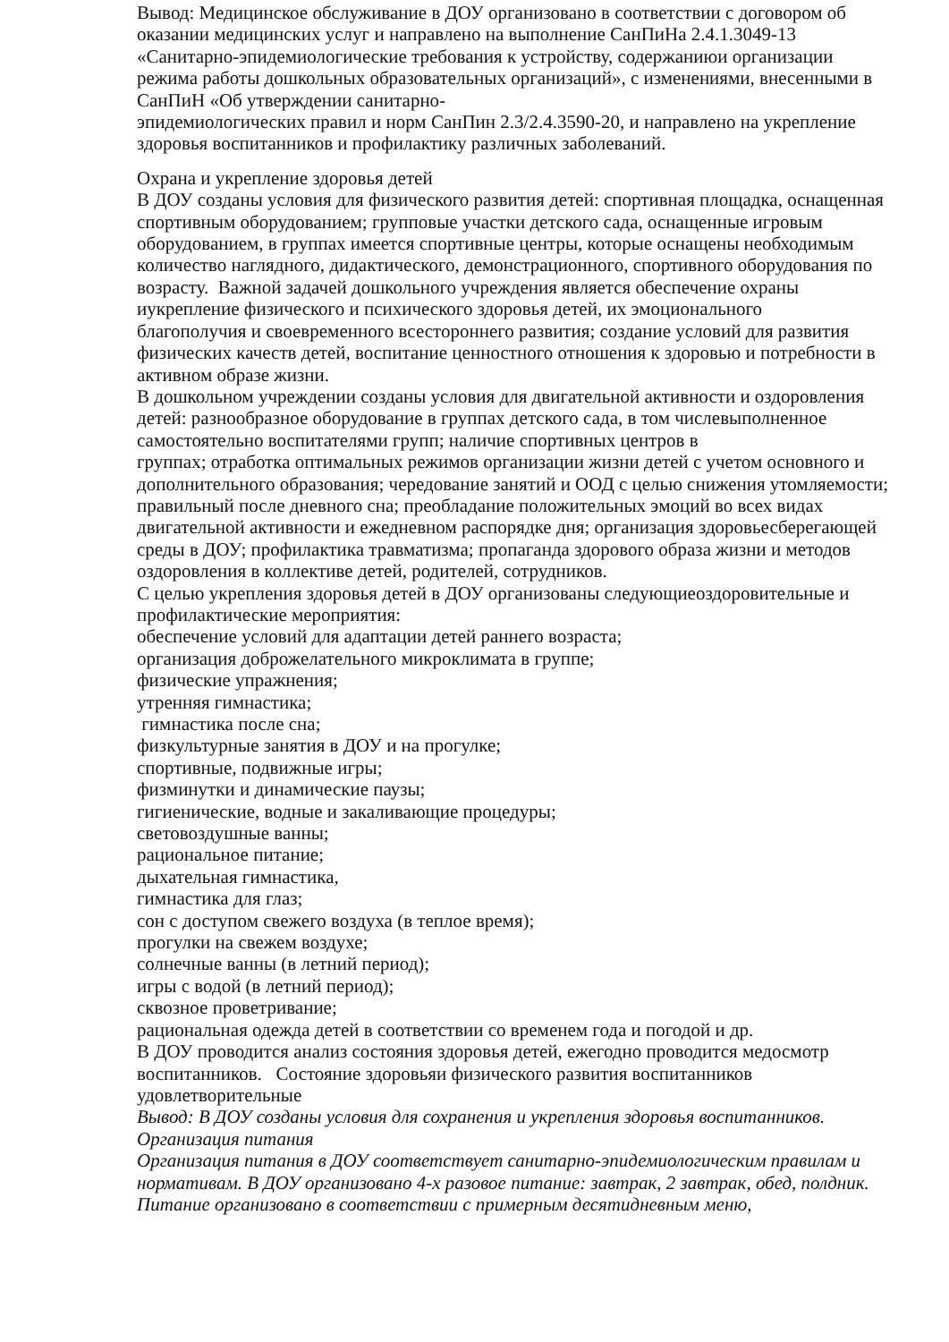Вывод: Медицинское обслуживание в ДОУ организовано в соответствии с договором об оказании медицинских услуг и направлено на выполнение СанПиНа 2.4.1.3049-13 «Санитарно-эпидемиологические требования к устройству, содержаниюи организации режима работы дошкольных образовательных организаций», с изменениями, внесенными в СанПиН «Об утверждении санитарно-
эпидемиологических правил и норм СанПин 2.3/2.4.3590-20, и направлено на укрепление здоровья воспитанников и профилактику различных заболеваний.
Охрана и укрепление здоровья детей
В ДОУ созданы условия для физического развития детей: спортивная площадка, оснащенная спортивным оборудованием; групповые участки детского сада, оснащенные игровым оборудованием, в группах имеется спортивные центры, которые оснащены необходимым количество наглядного, дидактического, демонстрационного, спортивного оборудования по возрасту. Важной задачей дошкольного учреждения является обеспечение охраны иукрепление физического и психического здоровья детей, их эмоционального
благополучия и своевременного всестороннего развития; создание условий для развития физических качеств детей, воспитание ценностного отношения к здоровью и потребности в активном образе жизни.
В дошкольном учреждении созданы условия для двигательной активности и оздоровления детей: разнообразное оборудование в группах детского сада, в том числевыполненное самостоятельно воспитателями групп; наличие спортивных центров в
группах; отработка оптимальных режимов организации жизни детей с учетом основного и дополнительного образования; чередование занятий и ООД с целью снижения утомляемости; правильный после дневного сна; преобладание положительных эмоций во всех видах двигательной активности и ежедневном распорядке дня; организация здоровьесберегающей среды в ДОУ; профилактика травматизма; пропаганда здорового образа жизни и методов оздоровления в коллективе детей, родителей, сотрудников.
С целью укрепления здоровья детей в ДОУ организованы следующиеоздоровительные и профилактические мероприятия:
обеспечение условий для адаптации детей раннего возраста;
организация доброжелательного микроклимата в группе;
физические упражнения;
утренняя гимнастика;
гимнастика после сна;
физкультурные занятия в ДОУ и на прогулке;
спортивные, подвижные игры;
физминутки и динамические паузы;
гигиенические, водные и закаливающие процедуры;
световоздушные ванны;
рациональное питание;
дыхательная гимнастика,
гимнастика для глаз;
сон с доступом свежего воздуха (в теплое время);
прогулки на свежем воздухе;
солнечные ванны (в летний период);
игры с водой (в летний период);
сквозное проветривание;
рациональная одежда детей в соответствии со временем года и погодой и др.
В ДОУ проводится анализ состояния здоровья детей, ежегодно проводится медосмотр воспитанников. Состояние здоровьяи физического развития воспитанников удовлетворительные
Вывод: В ДОУ созданы условия для сохранения и укрепления здоровья воспитанников.
Организация питания
Организация питания в ДОУ соответствует санитарно-эпидемиологическим правилам и нормативам. В ДОУ организовано 4-х разовое питание: завтрак, 2 завтрак, обед, полдник. Питание организовано в соответствии с примерным десятидневным меню,